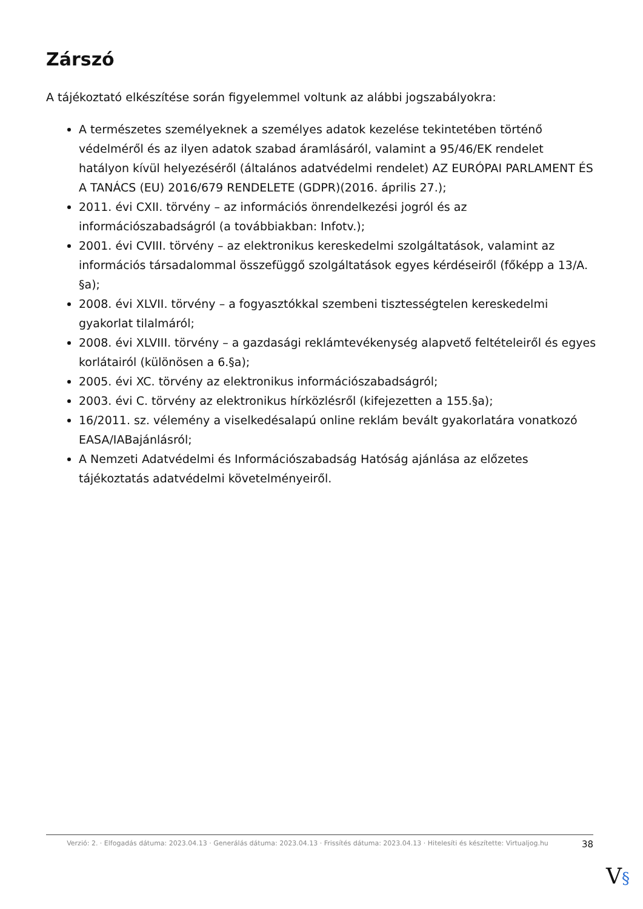Zárszó
A tájékoztató elkészítése során figyelemmel voltunk az alábbi jogszabályokra:
A természetes személyeknek a személyes adatok kezelése tekintetében történő védelméről és az ilyen adatok szabad áramlásáról, valamint a 95/46/EK rendelet hatályon kívül helyezéséről (általános adatvédelmi rendelet) AZ EURÓPAI PARLAMENT ÉS A TANÁCS (EU) 2016/679 RENDELETE (GDPR)(2016. április 27.);
2011. évi CXII. törvény – az információs önrendelkezési jogról és az információszabadságról (a továbbiakban: Infotv.);
2001. évi CVIII. törvény – az elektronikus kereskedelmi szolgáltatások, valamint az információs társadalommal összefüggő szolgáltatások egyes kérdéseiről (főképp a 13/A. §a);
2008. évi XLVII. törvény – a fogyasztókkal szembeni tisztességtelen kereskedelmi gyakorlat tilalmáról;
2008. évi XLVIII. törvény – a gazdasági reklámtevékenység alapvető feltételeiről és egyes korlátairól (különösen a 6.§a);
2005. évi XC. törvény az elektronikus információszabadságról;
2003. évi C. törvény az elektronikus hírközlésről (kifejezetten a 155.§a);
16/2011. sz. vélemény a viselkedésalapú online reklám bevált gyakorlatára vonatkozó EASA/IABajánlásról;
A Nemzeti Adatvédelmi és Információszabadság Hatóság ajánlása az előzetes tájékoztatás adatvédelmi követelményeiről.
Verzió: 2. · Elfogadás dátuma: 2023.04.13 · Generálás dátuma: 2023.04.13 · Frissítés dátuma: 2023.04.13 · Hitelesíti és készítette: Virtualjog.hu
38
V§